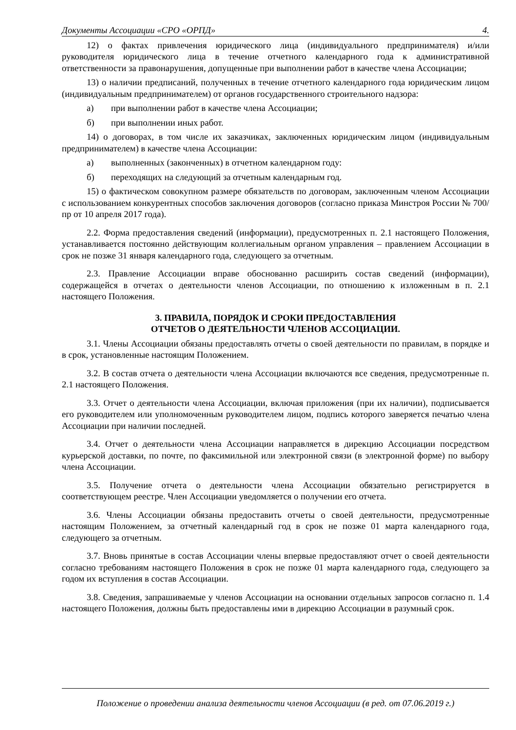Документы Ассоциации «СРО «ОРПД» 4.
12) о фактах привлечения юридического лица (индивидуального предпринимателя) и/или руководителя юридического лица в течение отчетного календарного года к административной ответственности за правонарушения, допущенные при выполнении работ в качестве члена Ассоциации;
13) о наличии предписаний, полученных в течение отчетного календарного года юридическим лицом (индивидуальным предпринимателем) от органов государственного строительного надзора:
а) при выполнении работ в качестве члена Ассоциации;
б) при выполнении иных работ.
14) о договорах, в том числе их заказчиках, заключенных юридическим лицом (индивидуальным предпринимателем) в качестве члена Ассоциации:
а) выполненных (законченных) в отчетном календарном году:
б) переходящих на следующий за отчетным календарным год.
15) о фактическом совокупном размере обязательств по договорам, заключенным членом Ассоциации с использованием конкурентных способов заключения договоров (согласно приказа Минстроя России № 700/пр от 10 апреля 2017 года).
2.2. Форма предоставления сведений (информации), предусмотренных п. 2.1 настоящего Положения, устанавливается постоянно действующим коллегиальным органом управления – правлением Ассоциации в срок не позже 31 января календарного года, следующего за отчетным.
2.3. Правление Ассоциации вправе обоснованно расширить состав сведений (информации), содержащейся в отчетах о деятельности членов Ассоциации, по отношению к изложенным в п. 2.1 настоящего Положения.
3. ПРАВИЛА, ПОРЯДОК И СРОКИ ПРЕДОСТАВЛЕНИЯ
ОТЧЕТОВ О ДЕЯТЕЛЬНОСТИ ЧЛЕНОВ АССОЦИАЦИИ.
3.1. Члены Ассоциации обязаны предоставлять отчеты о своей деятельности по правилам, в порядке и в срок, установленные настоящим Положением.
3.2. В состав отчета о деятельности члена Ассоциации включаются все сведения, предусмотренные п. 2.1 настоящего Положения.
3.3. Отчет о деятельности члена Ассоциации, включая приложения (при их наличии), подписывается его руководителем или уполномоченным руководителем лицом, подпись которого заверяется печатью члена Ассоциации при наличии последней.
3.4. Отчет о деятельности члена Ассоциации направляется в дирекцию Ассоциации посредством курьерской доставки, по почте, по факсимильной или электронной связи (в электронной форме) по выбору члена Ассоциации.
3.5. Получение отчета о деятельности члена Ассоциации обязательно регистрируется в соответствующем реестре. Член Ассоциации уведомляется о получении его отчета.
3.6. Члены Ассоциации обязаны предоставить отчеты о своей деятельности, предусмотренные настоящим Положением, за отчетный календарный год в срок не позже 01 марта календарного года, следующего за отчетным.
3.7. Вновь принятые в состав Ассоциации члены впервые предоставляют отчет о своей деятельности согласно требованиям настоящего Положения в срок не позже 01 марта календарного года, следующего за годом их вступления в состав Ассоциации.
3.8. Сведения, запрашиваемые у членов Ассоциации на основании отдельных запросов согласно п. 1.4 настоящего Положения, должны быть предоставлены ими в дирекцию Ассоциации в разумный срок.
Положение о проведении анализа деятельности членов Ассоциации (в ред. от 07.06.2019 г.)